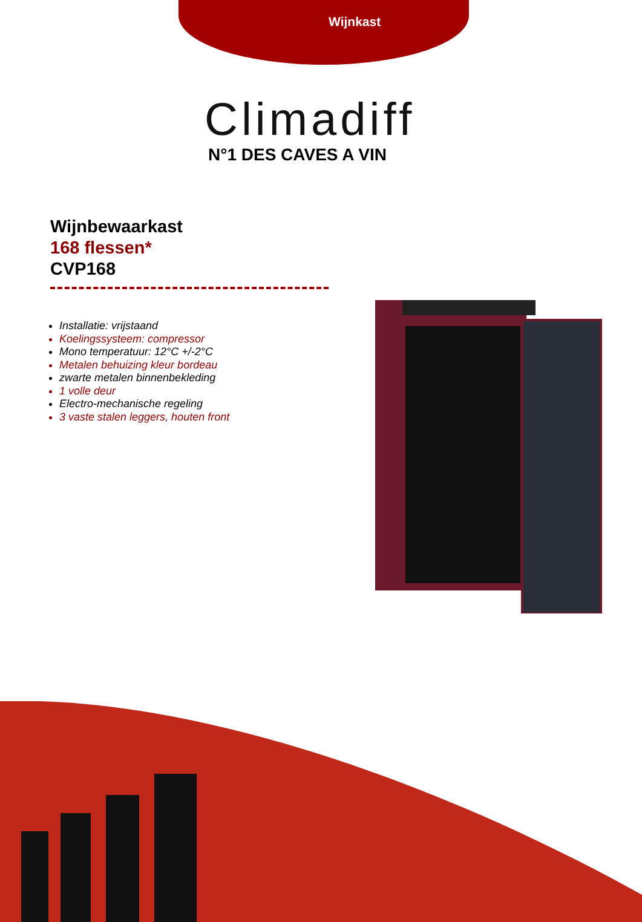Wijnkast
Climadiff
N°1 DES CAVES A VIN
Wijnbewaarkast
168 flessen*
CVP168
Installatie: vrijstaand
Koelingssysteem: compressor
Mono temperatuur: 12°C +/-2°C
Metalen behuizing kleur bordeau
zwarte metalen binnenbekleding
1 volle deur
Electro-mechanische regeling
3 vaste stalen leggers, houten front